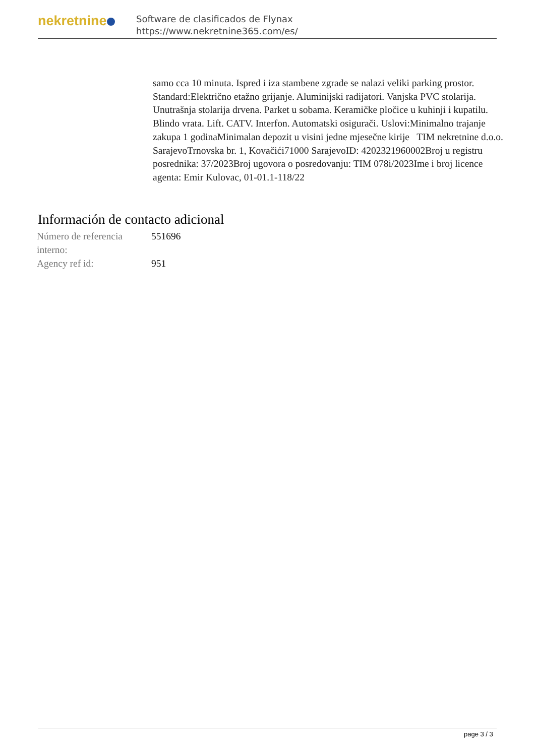nekretnine
Software de clasificados de Flynax
https://www.nekretnine365.com/es/
samo cca 10 minuta. Ispred i iza stambene zgrade se nalazi veliki parking prostor. Standard:Električno etažno grijanje. Aluminijski radijatori. Vanjska PVC stolarija. Unutrašnja stolarija drvena. Parket u sobama. Keramičke pločice u kuhinji i kupatilu. Blindo vrata. Lift. CATV. Interfon. Automatski osigurači. Uslovi:Minimalno trajanje zakupa 1 godinaMinimalan depozit u visini jedne mjesečne kirije TIM nekretnine d.o.o. SarajevoTrnovska br. 1, Kovačići71000 SarajevoID: 4202321960002Broj u registru posrednika: 37/2023Broj ugovora o posredovanju: TIM 078i/2023Ime i broj licence agenta: Emir Kulovac, 01-01.1-118/22
Información de contacto adicional
| Número de referencia interno: | 551696 |
| Agency ref id: | 951 |
page 3 / 3